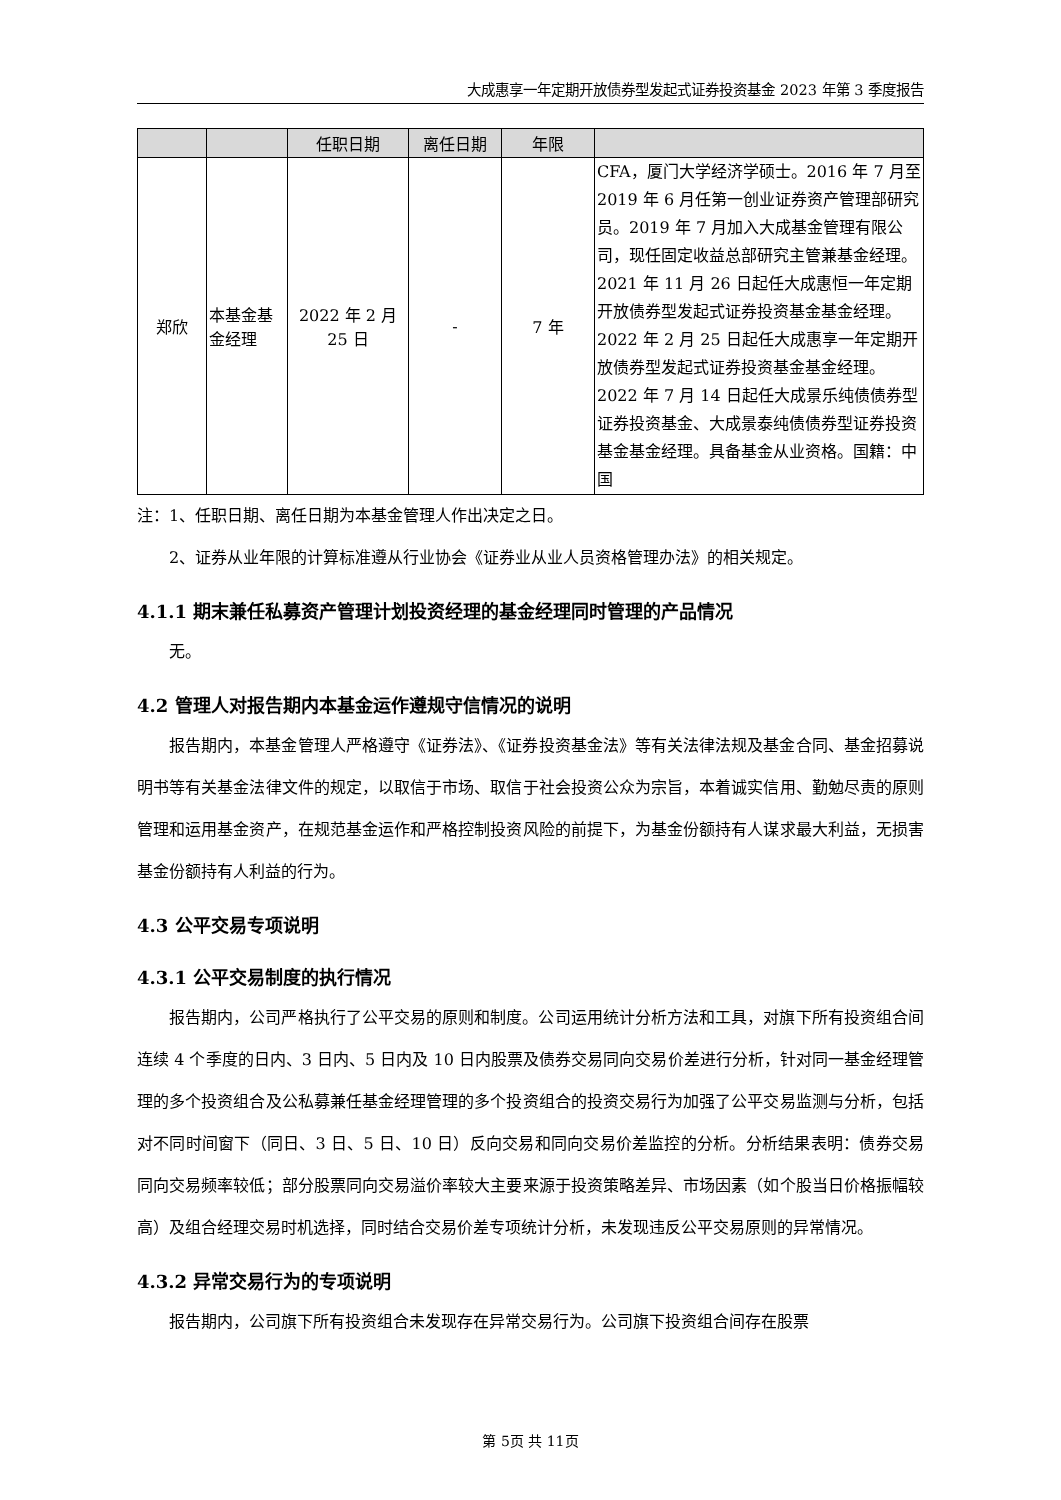大成惠享一年定期开放债券型发起式证券投资基金 2023 年第 3 季度报告
| | | 任职日期 | 离任日期 | 年限 | |
| --- | --- | --- | --- | --- | --- |
| 郑欣 | 本基金基金经理 | 2022 年 2 月 25 日 | - | 7 年 | CFA，厦门大学经济学硕士。2016 年 7 月至 2019 年 6 月任第一创业证券资产管理部研究员。2019 年 7 月加入大成基金管理有限公司，现任固定收益总部研究主管兼基金经理。2021 年 11 月 26 日起任大成惠恒一年定期开放债券型发起式证券投资基金基金经理。2022 年 2 月 25 日起任大成惠享一年定期开放债券型发起式证券投资基金基金经理。2022 年 7 月 14 日起任大成景乐纯债债券型证券投资基金、大成景泰纯债债券型证券投资基金基金经理。具备基金从业资格。国籍：中国 |
注：1、任职日期、离任日期为本基金管理人作出决定之日。
2、证券从业年限的计算标准遵从行业协会《证券业从业人员资格管理办法》的相关规定。
4.1.1 期末兼任私募资产管理计划投资经理的基金经理同时管理的产品情况
无。
4.2 管理人对报告期内本基金运作遵规守信情况的说明
报告期内，本基金管理人严格遵守《证券法》、《证券投资基金法》等有关法律法规及基金合同、基金招募说明书等有关基金法律文件的规定，以取信于市场、取信于社会投资公众为宗旨，本着诚实信用、勤勉尽责的原则管理和运用基金资产，在规范基金运作和严格控制投资风险的前提下，为基金份额持有人谋求最大利益，无损害基金份额持有人利益的行为。
4.3 公平交易专项说明
4.3.1 公平交易制度的执行情况
报告期内，公司严格执行了公平交易的原则和制度。公司运用统计分析方法和工具，对旗下所有投资组合间连续 4 个季度的日内、3 日内、5 日内及 10 日内股票及债券交易同向交易价差进行分析，针对同一基金经理管理的多个投资组合及公私募兼任基金经理管理的多个投资组合的投资交易行为加强了公平交易监测与分析，包括对不同时间窗下（同日、3 日、5 日、10 日）反向交易和同向交易价差监控的分析。分析结果表明：债券交易同向交易频率较低；部分股票同向交易溢价率较大主要来源于投资策略差异、市场因素（如个股当日价格振幅较高）及组合经理交易时机选择，同时结合交易价差专项统计分析，未发现违反公平交易原则的异常情况。
4.3.2 异常交易行为的专项说明
报告期内，公司旗下所有投资组合未发现存在异常交易行为。公司旗下投资组合间存在股票
第 5页 共 11页